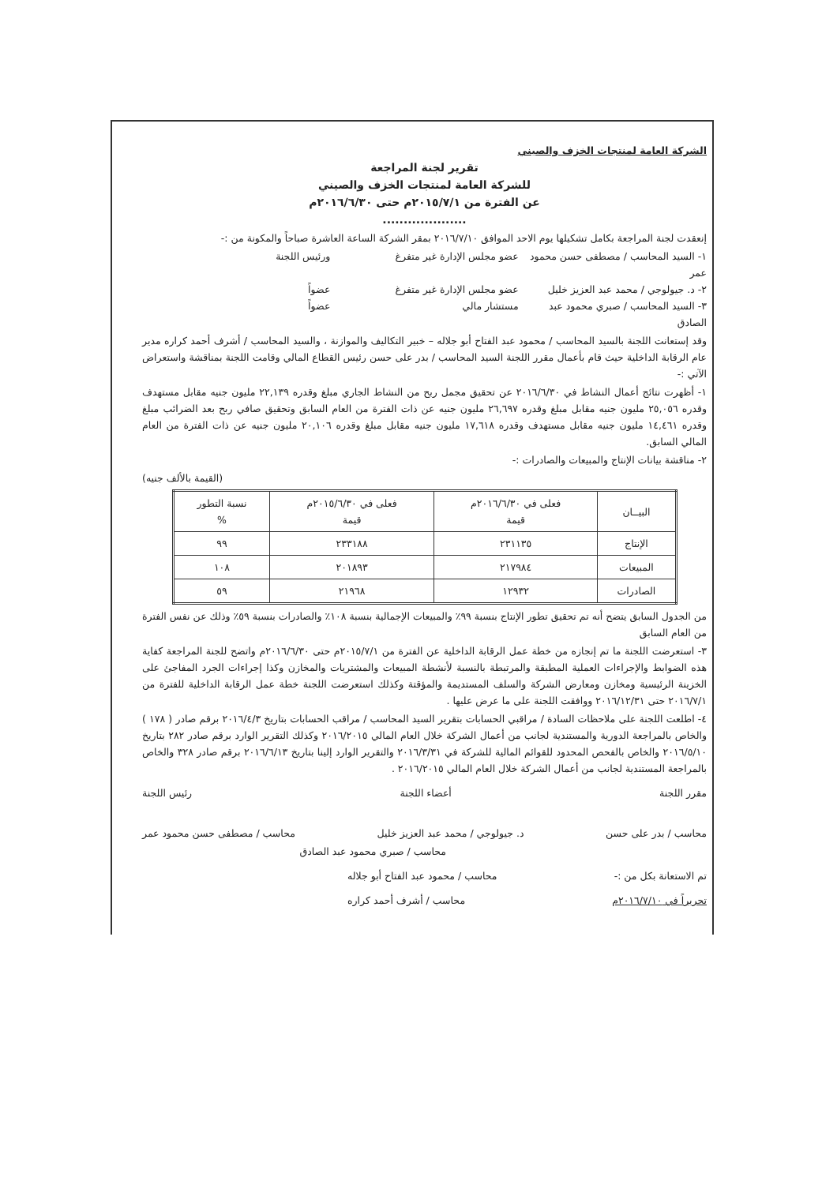الشركة العامة لمنتجات الخزف والصيني
تقرير لجنة المراجعة
للشركة العامة لمنتجات الخزف والصيني
عن الفترة من ٢٠١٥/٧/١م حتى ٢٠١٦/٦/٣٠م
....................
إنعقدت لجنة المراجعة بكامل تشكيلها يوم الاحد الموافق ٢٠١٦/٧/١٠ بمقر الشركة الساعة العاشرة صباحاً والمكونة من :-
١- السيد المحاسب / مصطفى حسن محمود عمر عضو مجلس الإدارة غير متفرغ ورئيس اللجنة
٢- د. جيولوجي / محمد عبد العزيز خليل عضو مجلس الإدارة غير متفرغ عضواً
٣- السيد المحاسب / صبري محمود عبد الصادق مستشار مالي عضواً
وقد إستعانت اللجنة بالسيد المحاسب / محمود عبد الفتاح أبو جلاله – خبير التكاليف والموازنة ، والسيد المحاسب / أشرف أحمد كراره مدير عام الرقابة الداخلية حيث قام بأعمال مقرر اللجنة السيد المحاسب / بدر على حسن رئيس القطاع المالي وقامت اللجنة بمناقشة واستعراض الآتي :-
١- أظهرت نتائج أعمال النشاط في ٢٠١٦/٦/٣٠ عن تحقيق مجمل ربح من النشاط الجاري مبلغ وقدره ٢٢,١٣٩ مليون جنيه مقابل مستهدف وقدره ٢٥,٠٥٦ مليون جنيه مقابل مبلغ وقدره ٢٦,٦٩٧ مليون جنيه عن ذات الفترة من العام السابق وتحقيق صافي ربح بعد الضرائب مبلغ وقدره ١٤,٤٦١ مليون جنيه مقابل مستهدف وقدره ١٧,٦١٨ مليون جنيه مقابل مبلغ وقدره ٢٠,١٠٦ مليون جنيه عن ذات الفترة من العام المالي السابق.
٢- مناقشة بيانات الإنتاج والمبيعات والصادرات :-
(القيمة بالألف جنيه)
| البيــان | فعلى في ٢٠١٦/٦/٣٠م قيمة | فعلى في ٢٠١٥/٦/٣٠م قيمة | نسبة التطور % |
| --- | --- | --- | --- |
| الإنتاج | ٢٣١١٣٥ | ٢٣٣١٨٨ | ٩٩ |
| المبيعات | ٢١٧٩٨٤ | ٢٠١٨٩٣ | ١٠٨ |
| الصادرات | ١٢٩٣٢ | ٢١٩٦٨ | ٥٩ |
من الجدول السابق يتضح أنه تم تحقيق تطور الإنتاج بنسبة ٩٩٪ والمبيعات الإجمالية بنسبة ١٠٨٪ والصادرات بنسبة ٥٩٪ وذلك عن نفس الفترة من العام السابق
٣- استعرضت اللجنة ما تم إنجازه من خطة عمل الرقابة الداخلية عن الفترة من ٢٠١٥/٧/١م حتى ٢٠١٦/٦/٣٠م واتضح للجنة المراجعة كفاية هذه الضوابط والإجراءات العملية المطبقة والمرتبطة بالنسبة لأنشطة المبيعات والمشتريات والمخازن وكذا إجراءات الجرد المفاجئ على الخزينة الرئيسية ومخازن ومعارض الشركة والسلف المستديمة والمؤقتة وكذلك استعرضت اللجنة خطة عمل الرقابة الداخلية للفترة من ٢٠١٦/٧/١ حتى ٢٠١٦/١٢/٣١ ووافقت اللجنة على ما عرض عليها .
٤- اطلعت اللجنة على ملاحظات السادة / مراقبي الحسابات بتقرير السيد المحاسب / مراقب الحسابات بتاريخ ٢٠١٦/٤/٣ برقم صادر ( ١٧٨ ) والخاص بالمراجعة الدورية والمستندية لجانب من أعمال الشركة خلال العام المالي ٢٠١٦/٢٠١٥ وكذلك التقرير الوارد برقم صادر ٢٨٢ بتاريخ ٢٠١٦/٥/١٠ والخاص بالفحص المحدود للقوائم المالية للشركة في ٢٠١٦/٣/٣١ والتقرير الوارد إلينا بتاريخ ٢٠١٦/٦/١٣ برقم صادر ٣٢٨ والخاص بالمراجعة المستندية لجانب من أعمال الشركة خلال العام المالي ٢٠١٦/٢٠١٥ .
مقرر اللجنة أعضاء اللجنة رئيس اللجنة
محاسب / بدر على حسن د. جيولوجي / محمد عبد العزيز خليل محاسب / مصطفى حسن محمود عمر
محاسب / صبري محمود عبد الصادق
تم الاستعانة بكل من :- محاسب / محمود عبد الفتاح أبو جلاله
تحريراً في ٢٠١٦/٧/١٠م محاسب / أشرف أحمد كراره